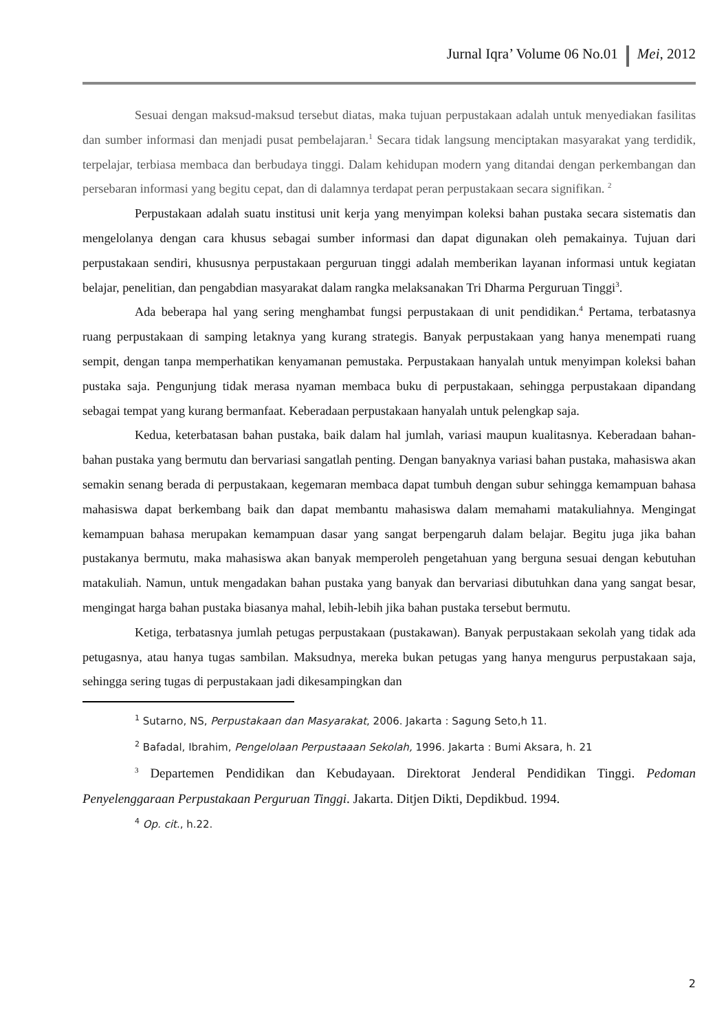Jurnal Iqra’ Volume 06 No.01 Mei, 2012
Sesuai dengan maksud-maksud tersebut diatas, maka tujuan perpustakaan adalah untuk menyediakan fasilitas dan sumber informasi dan menjadi pusat pembelajaran.<sup>1</sup> Secara tidak langsung menciptakan masyarakat yang terdidik, terpelajar, terbiasa membaca dan berbudaya tinggi. Dalam kehidupan modern yang ditandai dengan perkembangan dan persebaran informasi yang begitu cepat, dan di dalamnya terdapat peran perpustakaan secara signifikan. <sup>2</sup>
Perpustakaan adalah suatu institusi unit kerja yang menyimpan koleksi bahan pustaka secara sistematis dan mengelolanya dengan cara khusus sebagai sumber informasi dan dapat digunakan oleh pemakainya. Tujuan dari perpustakaan sendiri, khususnya perpustakaan perguruan tinggi adalah memberikan layanan informasi untuk kegiatan belajar, penelitian, dan pengabdian masyarakat dalam rangka melaksanakan Tri Dharma Perguruan Tinggi<sup>3</sup>.
Ada beberapa hal yang sering menghambat fungsi perpustakaan di unit pendidikan.<sup>4</sup> Pertama, terbatasnya ruang perpustakaan di samping letaknya yang kurang strategis. Banyak perpustakaan yang hanya menempati ruang sempit, dengan tanpa memperhatikan kenyamanan pemustaka. Perpustakaan hanyalah untuk menyimpan koleksi bahan pustaka saja. Pengunjung tidak merasa nyaman membaca buku di perpustakaan, sehingga perpustakaan dipandang sebagai tempat yang kurang bermanfaat. Keberadaan perpustakaan hanyalah untuk pelengkap saja.
Kedua, keterbatasan bahan pustaka, baik dalam hal jumlah, variasi maupun kualitasnya. Keberadaan bahan-bahan pustaka yang bermutu dan bervariasi sangatlah penting. Dengan banyaknya variasi bahan pustaka, mahasiswa akan semakin senang berada di perpustakaan, kegemaran membaca dapat tumbuh dengan subur sehingga kemampuan bahasa mahasiswa dapat berkembang baik dan dapat membantu mahasiswa dalam memahami matakuliahnya. Mengingat kemampuan bahasa merupakan kemampuan dasar yang sangat berpengaruh dalam belajar. Begitu juga jika bahan pustakanya bermutu, maka mahasiswa akan banyak memperoleh pengetahuan yang berguna sesuai dengan kebutuhan matakuliah. Namun, untuk mengadakan bahan pustaka yang banyak dan bervariasi dibutuhkan dana yang sangat besar, mengingat harga bahan pustaka biasanya mahal, lebih-lebih jika bahan pustaka tersebut bermutu.
Ketiga, terbatasnya jumlah petugas perpustakaan (pustakawan). Banyak perpustakaan sekolah yang tidak ada petugasnya, atau hanya tugas sambilan. Maksudnya, mereka bukan petugas yang hanya mengurus perpustakaan saja, sehingga sering tugas di perpustakaan jadi dikesampingkan dan
<sup>1</sup> Sutarno, NS, Perpustakaan dan Masyarakat, 2006. Jakarta : Sagung Seto,h 11.
<sup>2</sup> Bafadal, Ibrahim, Pengelolaan Perpustaaan Sekolah, 1996. Jakarta : Bumi Aksara, h. 21
<sup>3</sup> Departemen Pendidikan dan Kebudayaan. Direktorat Jenderal Pendidikan Tinggi. Pedoman Penyelenggaraan Perpustakaan Perguruan Tinggi. Jakarta. Ditjen Dikti, Depdikbud. 1994.
<sup>4</sup> Op. cit., h.22.
2